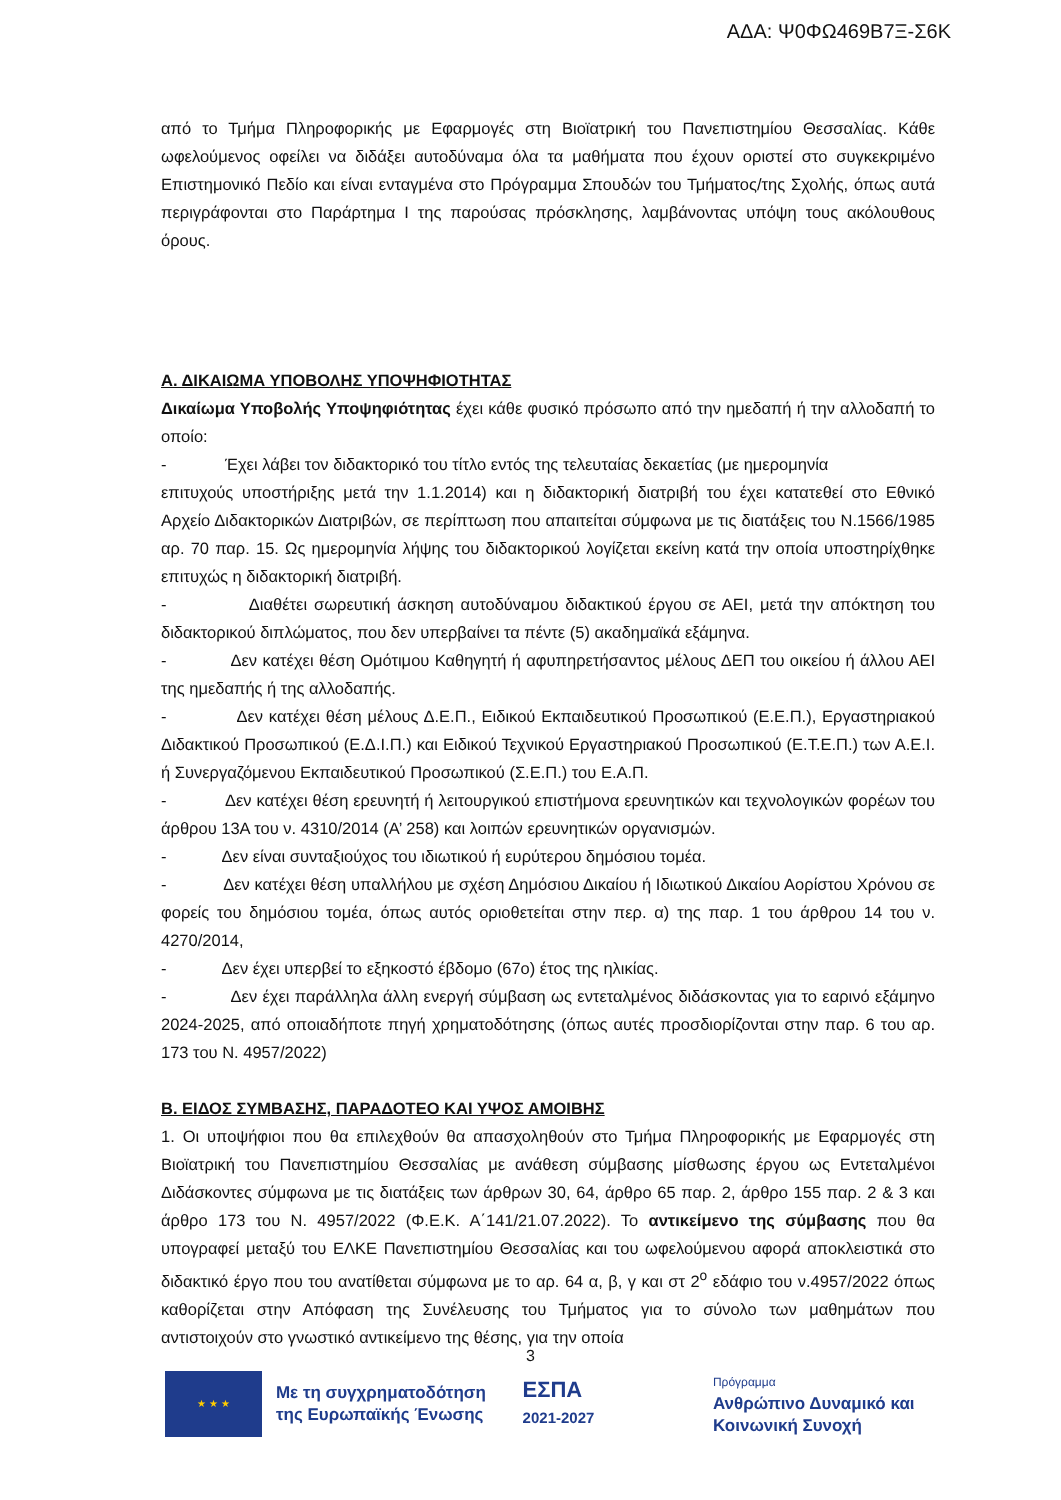ΑΔΑ: Ψ0ΦΩ469Β7Ξ-Σ6Κ
από το Τμήμα Πληροφορικής με Εφαρμογές στη Βιοϊατρική του Πανεπιστημίου Θεσσαλίας. Κάθε ωφελούμενος οφείλει να διδάξει αυτοδύναμα όλα τα μαθήματα που έχουν οριστεί στο συγκεκριμένο Επιστημονικό Πεδίο και είναι ενταγμένα στο Πρόγραμμα Σπουδών του Τμήματος/της Σχολής, όπως αυτά περιγράφονται στο Παράρτημα Ι της παρούσας πρόσκλησης, λαμβάνοντας υπόψη τους ακόλουθους όρους.
Α. ΔΙΚΑΙΩΜΑ ΥΠΟΒΟΛΗΣ ΥΠΟΨΗΦΙΟΤΗΤΑΣ
Δικαίωμα Υποβολής Υποψηφιότητας έχει κάθε φυσικό πρόσωπο από την ημεδαπή ή την αλλοδαπή το οποίο:
- Έχει λάβει τον διδακτορικό του τίτλο εντός της τελευταίας δεκαετίας (με ημερομηνία
επιτυχούς υποστήριξης μετά την 1.1.2014) και η διδακτορική διατριβή του έχει κατατεθεί στο Εθνικό Αρχείο Διδακτορικών Διατριβών, σε περίπτωση που απαιτείται σύμφωνα με τις διατάξεις του Ν.1566/1985 αρ. 70 παρ. 15. Ως ημερομηνία λήψης του διδακτορικού λογίζεται εκείνη κατά την οποία υποστηρίχθηκε επιτυχώς η διδακτορική διατριβή.
- Διαθέτει σωρευτική άσκηση αυτοδύναμου διδακτικού έργου σε ΑΕΙ, μετά την απόκτηση του διδακτορικού διπλώματος, που δεν υπερβαίνει τα πέντε (5) ακαδημαϊκά εξάμηνα.
- Δεν κατέχει θέση Ομότιμου Καθηγητή ή αφυπηρετήσαντος μέλους ΔΕΠ του οικείου ή άλλου ΑΕΙ της ημεδαπής ή της αλλοδαπής.
- Δεν κατέχει θέση μέλους Δ.Ε.Π., Ειδικού Εκπαιδευτικού Προσωπικού (Ε.Ε.Π.), Εργαστηριακού Διδακτικού Προσωπικού (Ε.Δ.Ι.Π.) και Ειδικού Τεχνικού Εργαστηριακού Προσωπικού (Ε.Τ.Ε.Π.) των Α.Ε.Ι. ή Συνεργαζόμενου Εκπαιδευτικού Προσωπικού (Σ.Ε.Π.) του Ε.Α.Π.
- Δεν κατέχει θέση ερευνητή ή λειτουργικού επιστήμονα ερευνητικών και τεχνολογικών φορέων του άρθρου 13Α του ν. 4310/2014 (Α’ 258) και λοιπών ερευνητικών οργανισμών.
- Δεν είναι συνταξιούχος του ιδιωτικού ή ευρύτερου δημόσιου τομέα.
- Δεν κατέχει θέση υπαλλήλου με σχέση Δημόσιου Δικαίου ή Ιδιωτικού Δικαίου Αορίστου Χρόνου σε φορείς του δημόσιου τομέα, όπως αυτός οριοθετείται στην περ. α) της παρ. 1 του άρθρου 14 του ν. 4270/2014,
- Δεν έχει υπερβεί το εξηκοστό έβδομο (67ο) έτος της ηλικίας.
- Δεν έχει παράλληλα άλλη ενεργή σύμβαση ως εντεταλμένος διδάσκοντας για το εαρινό εξάμηνο 2024-2025, από οποιαδήποτε πηγή χρηματοδότησης (όπως αυτές προσδιορίζονται στην παρ. 6 του αρ. 173 του Ν. 4957/2022)
Β. ΕΙΔΟΣ ΣΥΜΒΑΣΗΣ, ΠΑΡΑΔΟΤΕΟ ΚΑΙ ΥΨΟΣ ΑΜΟΙΒΗΣ
1. Οι υποψήφιοι που θα επιλεχθούν θα απασχοληθούν στο Τμήμα Πληροφορικής με Εφαρμογές στη Βιοϊατρική του Πανεπιστημίου Θεσσαλίας με ανάθεση σύμβασης μίσθωσης έργου ως Εντεταλμένοι Διδάσκοντες σύμφωνα με τις διατάξεις των άρθρων 30, 64, άρθρο 65 παρ. 2, άρθρο 155 παρ. 2 & 3 και άρθρο 173 του Ν. 4957/2022 (Φ.Ε.Κ. Α΄141/21.07.2022). Το αντικείμενο της σύμβασης που θα υπογραφεί μεταξύ του ΕΛΚΕ Πανεπιστημίου Θεσσαλίας και του ωφελούμενου αφορά αποκλειστικά στο διδακτικό έργο που του ανατίθεται σύμφωνα με το αρ. 64 α, β, γ και στ 2<sup>ο</sup> εδάφιο του ν.4957/2022 όπως καθορίζεται στην Απόφαση της Συνέλευσης του Τμήματος για το σύνολο των μαθημάτων που αντιστοιχούν στο γνωστικό αντικείμενο της θέσης, για την οποία
3
★ ★ ★
Με τη συγχρηματοδότηση της Ευρωπαϊκής Ένωσης
ΕΣΠΑ
2021-2027
Πρόγραμμα
Ανθρώπινο Δυναμικό και Κοινωνική Συνοχή